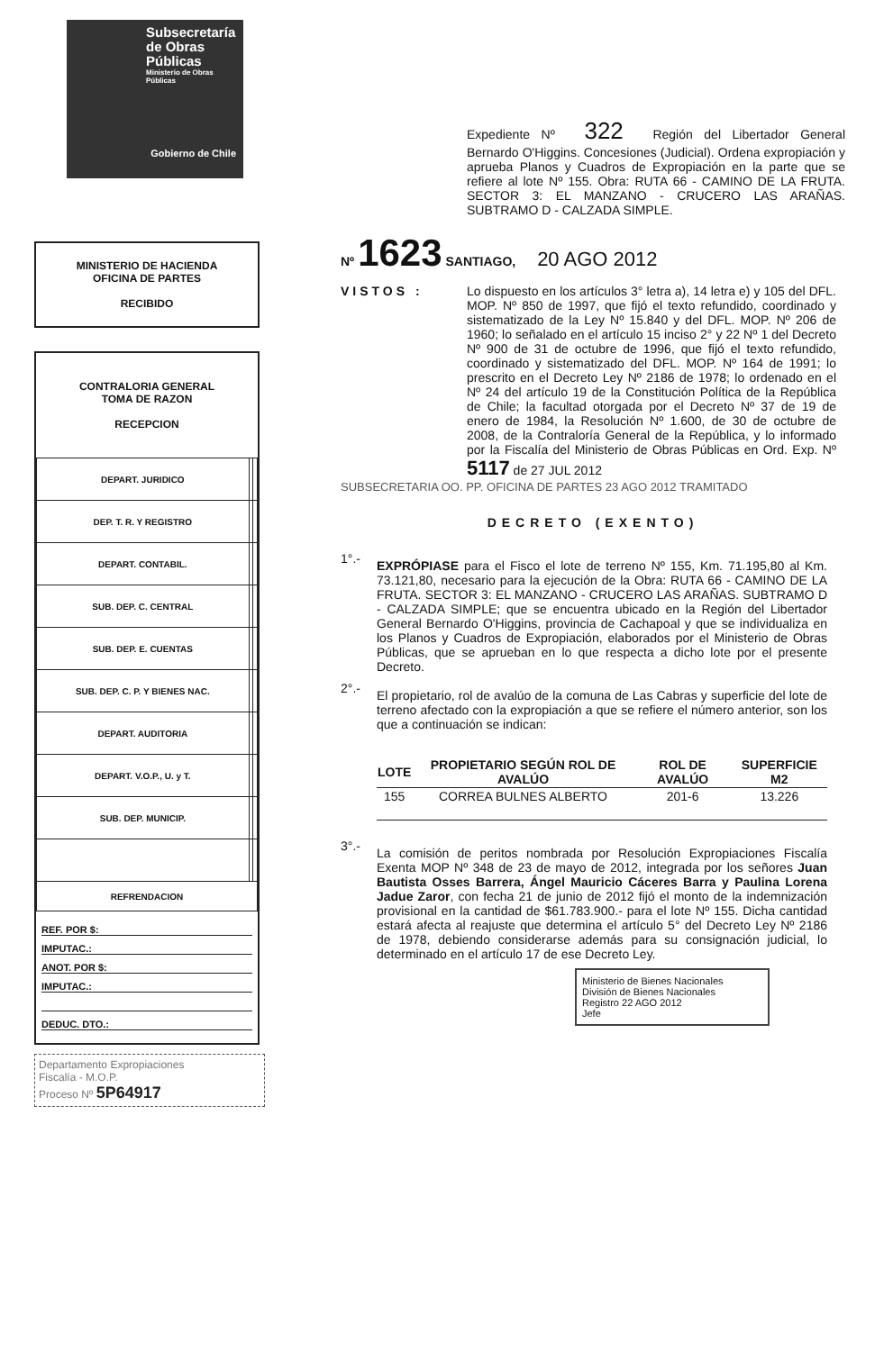Subsecretaría de Obras Públicas
Ministerio de Obras Públicas
Gobierno de Chile
MINISTERIO DE HACIENDA
OFICINA DE PARTES
RECIBIDO
CONTRALORIA GENERAL
TOMA DE RAZON
RECEPCION
| DEPART. JURIDICO | | |
| DEP. T. R. Y REGISTRO | | |
| DEPART. CONTABIL. | | |
| SUB. DEP. C. CENTRAL | | |
| SUB. DEP. E. CUENTAS | | |
| SUB. DEP. C. P. Y BIENES NAC. | | |
| DEPART. AUDITORIA | | |
| DEPART. V.O.P., U. y T. | | |
| SUB. DEP. MUNICIP. | | |
| REFRENDACION | | |
REF. POR $:
IMPUTAC.:
ANOT. POR $:
IMPUTAC.:
DEDUC. DTO.:
Departamento Expropiaciones
Fiscalía - M.O.P.
Proceso Nº 5P64917
Expediente Nº 322 Región del Libertador General Bernardo O'Higgins. Concesiones (Judicial). Ordena expropiación y aprueba Planos y Cuadros de Expropiación en la parte que se refiere al lote Nº 155. Obra: RUTA 66 - CAMINO DE LA FRUTA. SECTOR 3: EL MANZANO - CRUCERO LAS ARAÑAS. SUBTRAMO D - CALZADA SIMPLE.
Nº 1623 SANTIAGO, 20 AGO 2012
VISTOS : Lo dispuesto en los artículos 3° letra a), 14 letra e) y 105 del DFL. MOP. Nº 850 de 1997, que fijó el texto refundido, coordinado y sistematizado de la Ley Nº 15.840 y del DFL. MOP. Nº 206 de 1960; lo señalado en el artículo 15 inciso 2° y 22 Nº 1 del Decreto Nº 900 de 31 de octubre de 1996, que fijó el texto refundido, coordinado y sistematizado del DFL. MOP. Nº 164 de 1991; lo prescrito en el Decreto Ley Nº 2186 de 1978; lo ordenado en el Nº 24 del artículo 19 de la Constitución Política de la República de Chile; la facultad otorgada por el Decreto Nº 37 de 19 de enero de 1984, la Resolución Nº 1.600, de 30 de octubre de 2008, de la Contraloría General de la República, y lo informado por la Fiscalía del Ministerio de Obras Públicas en Ord. Exp. Nº 5117 de 27 JUL 2012
SUBSECRETARIA OO. PP. OFICINA DE PARTES 23 AGO 2012 TRAMITADO
DECRETO (EXENTO)
1°.-
EXPRÓPIASE para el Fisco el lote de terreno Nº 155, Km. 71.195,80 al Km. 73.121,80, necesario para la ejecución de la Obra: RUTA 66 - CAMINO DE LA FRUTA. SECTOR 3: EL MANZANO - CRUCERO LAS ARAÑAS. SUBTRAMO D - CALZADA SIMPLE; que se encuentra ubicado en la Región del Libertador General Bernardo O'Higgins, provincia de Cachapoal y que se individualiza en los Planos y Cuadros de Expropiación, elaborados por el Ministerio de Obras Públicas, que se aprueban en lo que respecta a dicho lote por el presente Decreto.
2°.-
El propietario, rol de avalúo de la comuna de Las Cabras y superficie del lote de terreno afectado con la expropiación a que se refiere el número anterior, son los que a continuación se indican:
| LOTE | PROPIETARIO SEGÚN ROL DE AVALÚO | ROL DE AVALÚO | SUPERFICIE M2 |
| --- | --- | --- | --- |
| 155 | CORREA BULNES ALBERTO | 201-6 | 13.226 |
3°.-
La comisión de peritos nombrada por Resolución Expropiaciones Fiscalía Exenta MOP Nº 348 de 23 de mayo de 2012, integrada por los señores Juan Bautista Osses Barrera, Ángel Mauricio Cáceres Barra y Paulina Lorena Jadue Zaror, con fecha 21 de junio de 2012 fijó el monto de la indemnización provisional en la cantidad de $61.783.900.- para el lote Nº 155. Dicha cantidad estará afecta al reajuste que determina el artículo 5° del Decreto Ley Nº 2186 de 1978, debiendo considerarse además para su consignación judicial, lo determinado en el artículo 17 de ese Decreto Ley.
Ministerio de Bienes Nacionales
División de Bienes Nacionales
Registro 22 AGO 2012
Jefe